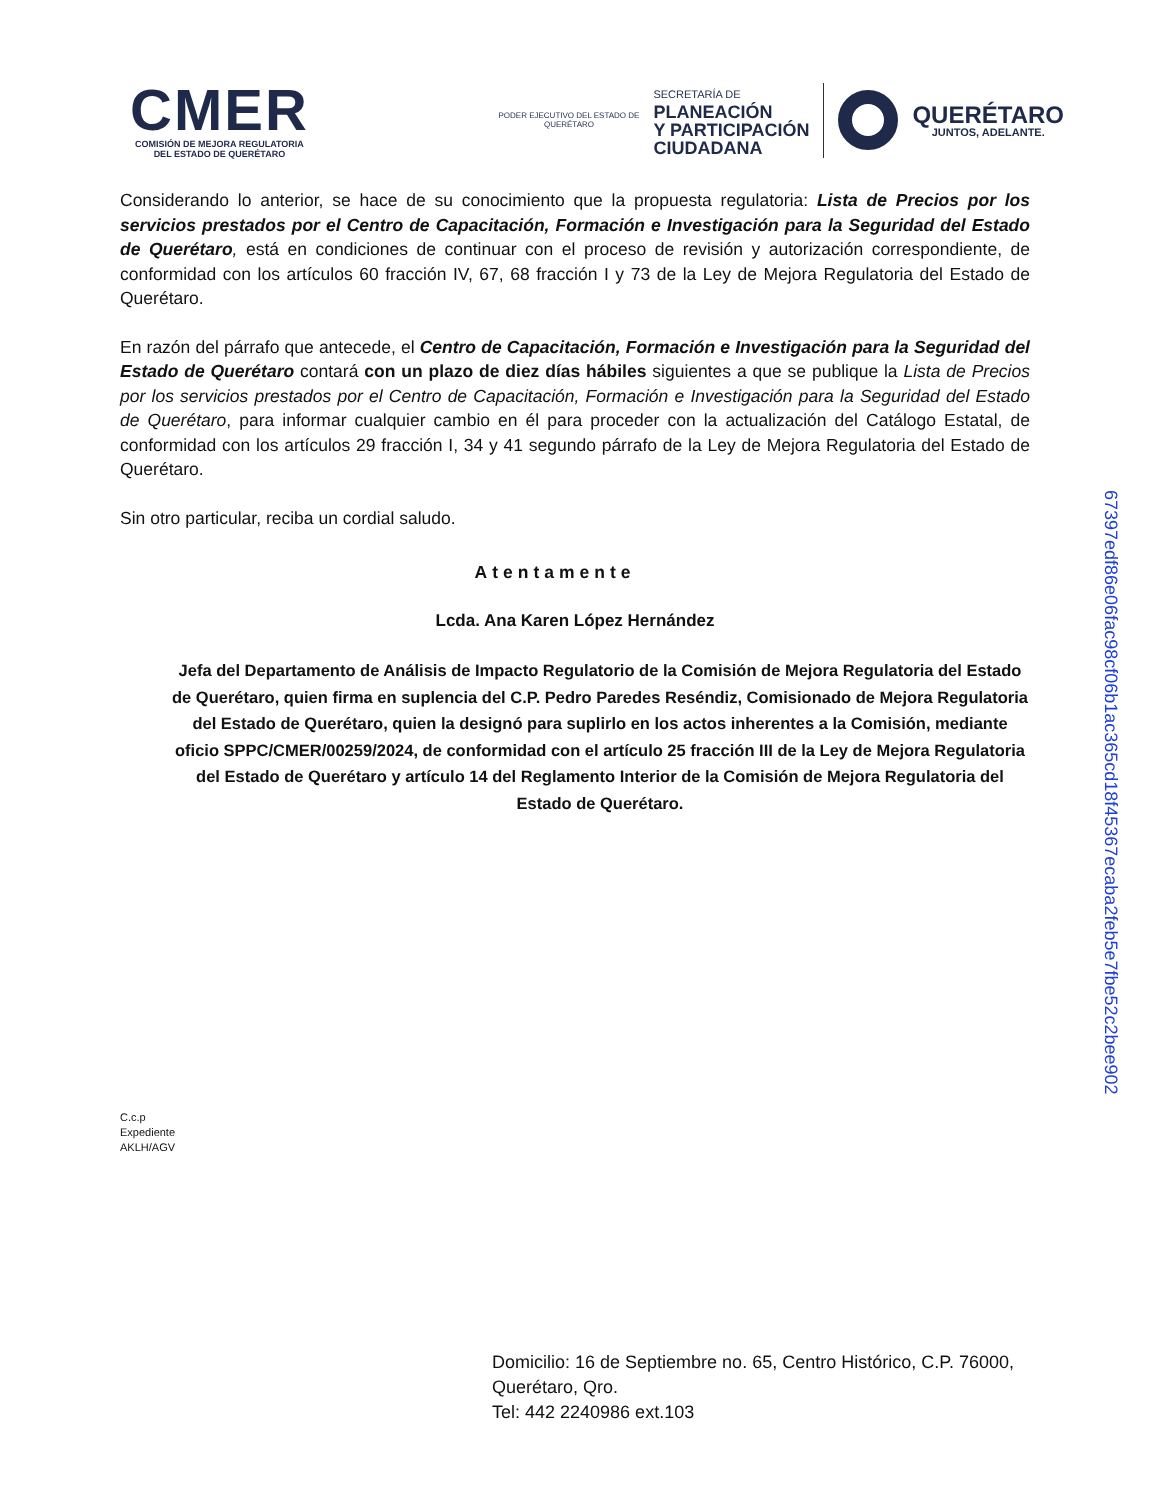CMER
COMISIÓN DE MEJORA REGULATORIA
DEL ESTADO DE QUERÉTARO
PODER EJECUTIVO DEL ESTADO DE
QUERÉTARO
SECRETARÍA DE
PLANEACIÓN
Y PARTICIPACIÓN
CIUDADANA
QUERÉTARO
JUNTOS, ADELANTE.
Considerando lo anterior, se hace de su conocimiento que la propuesta regulatoria: Lista de Precios por los servicios prestados por el Centro de Capacitación, Formación e Investigación para la Seguridad del Estado de Querétaro, está en condiciones de continuar con el proceso de revisión y autorización correspondiente, de conformidad con los artículos 60 fracción IV, 67, 68 fracción I y 73 de la Ley de Mejora Regulatoria del Estado de Querétaro.
En razón del párrafo que antecede, el Centro de Capacitación, Formación e Investigación para la Seguridad del Estado de Querétaro contará con un plazo de diez días hábiles siguientes a que se publique la Lista de Precios por los servicios prestados por el Centro de Capacitación, Formación e Investigación para la Seguridad del Estado de Querétaro, para informar cualquier cambio en él para proceder con la actualización del Catálogo Estatal, de conformidad con los artículos 29 fracción I, 34 y 41 segundo párrafo de la Ley de Mejora Regulatoria del Estado de Querétaro.
Sin otro particular, reciba un cordial saludo.
Atentamente
Lcda. Ana Karen López Hernández
Jefa del Departamento de Análisis de Impacto Regulatorio de la Comisión de Mejora Regulatoria del Estado de Querétaro, quien firma en suplencia del C.P. Pedro Paredes Reséndiz, Comisionado de Mejora Regulatoria del Estado de Querétaro, quien la designó para suplirlo en los actos inherentes a la Comisión, mediante oficio SPPC/CMER/00259/2024, de conformidad con el artículo 25 fracción III de la Ley de Mejora Regulatoria del Estado de Querétaro y artículo 14 del Reglamento Interior de la Comisión de Mejora Regulatoria del Estado de Querétaro.
C.c.p
Expediente
AKLH/AGV
Domicilio: 16 de Septiembre no. 65, Centro Histórico, C.P. 76000,
Querétaro, Qro.
Tel: 442 2240986 ext.103
67397edf86e06fac98cf06b1ac365cd18f45367ecaba2feb5e7fbe52c2bee902